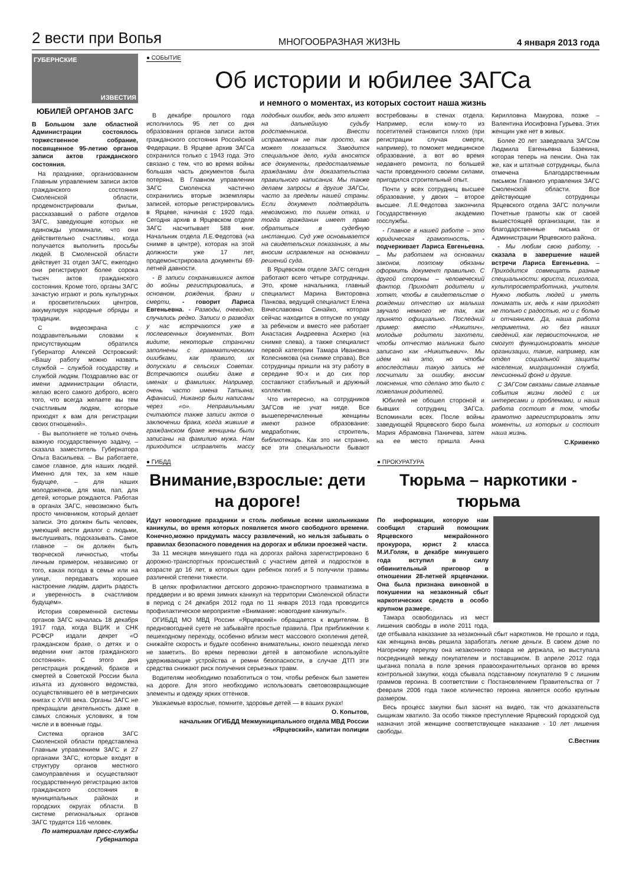2 вести при Вопья МНОГООБРАЗНАЯ ЖИЗНЬ 4 января 2013 года
ГУБЕРНСКИЕ
ИЗВЕСТИЯ
ЮБИЛЕЙ ОРГАНОВ ЗАГС
В Большом зале областной Администрации состоялось торжественное собрание, посвященное 95-летию органов записи актов гражданского состояния.
На празднике, организованном Главным управлением записи актов гражданского состояния Смоленской области, продемонстрировали фильм, рассказавший о работе отделов ЗАГС, заведующие которых не единожды упоминали, что они действительно счастливы, когда получается выполнить просьбы людей. В Смоленской области действует 31 отдел ЗАГС, ежегодно они регистрируют более сорока тысяч актов гражданского состояния. Кроме того, органы ЗАГС зачастую играют и роль культурных и просветительских центров, аккумулируя народные обряды и традиции.
С видеоэкрана с поздравительными словами к присутствующим обратился Губернатор Алексей Островский: «Вашу работу можно назвать службой – службой государству и службой людям. Поздравляю вас от имени администрации области, желаю всего самого доброго, всего того, что всегда желаете вы тем счастливым людям, которые приходят к вам для регистрации своих отношений».
- Вы выполняете не только очень важную государственную задачу, – сказала заместитель Губернатора Ольга Васильева. – Вы работаете, самое главное, для наших людей. Именно для тех, за кем наше будущее, – для наших молодоженов, для мам, пап, для детей, которые рождаются. Работая в органах ЗАГС, невозможно быть просто чиновником, который делает записи. Это должен быть человек, умеющий вести диалог с людьми, выслушивать, подсказывать. Самое главное – он должен быть творческой личностью, чтобы личным примером, независимо от того, какая погода в семье или на улице, передавать хорошее настроение людям, дарить радость и уверенность в счастливом будущем».
История современной системы органов ЗАГС началась 18 декабря 1917 года, когда ВЦИК и СНК РСФСР издали декрет «О гражданском браке, о детях и о ведении книг актов гражданского состояния». С этого дня регистрация рождений, браков и смертей в Советской России была изъята из духовного ведомства, осуществлявшего её в метрических книгах с XVIII века. Органы ЗАГС не прекращали деятельность даже в самых сложных условиях, в том числе и в военные годы.
Система органов ЗАГС Смоленской области представлена Главным управлением ЗАГС и 27 органами ЗАГС, которые входят в структуру органов местного самоуправления и осуществляют государственную регистрацию актов гражданского состояния в муниципальных районах и городских округах области. В системе региональных органов ЗАГС трудятся 116 человек.
По материалам пресс-службы Губернатора
● СОБЫТИЕ
Об истории и юбилее ЗАГСа
и немного о моментах, из которых состоит наша жизнь
В декабре прошлого года исполнилось 95 лет со дня образования органов записи актов гражданского состояния Российской Федерации. В Ярцеве архив ЗАГСа сохранился только с 1943 года. Это связано с тем, что во время войны большая часть документов была потеряна. В Главном управлении ЗАГС Смоленска частично сохранились вторые экземпляры записей, которые регистрировались в Ярцеве, начиная с 1920 года. Сегодня архив в Ярцевском отделе ЗАГС насчитывает 588 книг. Начальник отдела Л.Е.Федотова (на снимке в центре), которая на этой должности уже 17 лет, продемонстрировала документы 69-летней давности.
- В записи сохранившихся актов до войны регистрировались, в основном, рождения, браки и смерти, - говорит Лариса Евгеньевна. - Разводы, очевидно, случались редко. Записи о разводах у нас встречаются уже в послевоенных документах. Вот видите, некоторые странички заполнены с грамматическими ошибками, как правило, их допускали в сельских Советах. Встречаются ошибки даже в именах и фамилиях. Например, очень часто имена Татьяна, Афанасий, Никанор были написаны через «о». Неправильными считаются также записи актов о заключении брака, когда жившие в гражданском браке женщины были записаны на фамилию мужа. Нам приходится исправлять массу подобных ошибок, ведь это влияет на дальнейшую судьбу родственников. Внести исправления не так просто, как может показаться. Заводится специальное дело, куда вносятся все документы, предоставляемые гражданами для доказательства правильного написания. Мы также делаем запросы в другие ЗАГСы, часто за пределы нашей страны. Если документ подтвердить невозможно, то пишем отказ, и тогда гражданин имеет право обратиться в судебную инстанцию. Суд уже основывается на свидетельских показаниях, а мы вносим исправления на основании решений суда.
В Ярцевском отделе ЗАГС сегодня работают всего четыре сотрудницы. Это, кроме начальника, главный специалист Марина Викторовна Панкова, ведущий специалист Елена Вячеславовна Синайко, которая сейчас находится в отпуске по уходу за ребенком и вместо нее работает Анастасия Андреевна Аскерко (на снимке слева), а также специалист первой категории Тамара Ивановна Колесникова (на снимке справа). Все сотрудницы пришли на эту работу в середине 90-х и до сих пор составляют стабильный и дружный коллектив.
Что интересно, на сотрудников ЗАГСов не учат нигде. Все вышеперечисленные женщины имеют разное образование: медработник, строитель, библиотекарь. Как это ни странно, все эти специальности бывают востребованы в стенах отдела. Например, если кому-то из посетителей становится плохо (при регистрации случая смерти, например), то поможет медицинское образование, а вот во время недавнего ремонта, по большей части проведенного своими силами, пригодился строительный опыт.
Почти у всех сотрудниц высшее образование, у двоих – второе высшее. Л.Е.Федотова закончила Государственную академию госслужбы.
- Главное в нашей работе – это юридическая грамотность, - подчеркивает Лариса Евгеньевна. – Мы работаем на основании законов, поэтому обязаны оформить документ правильно. С другой стороны – человеческий фактор. Приходят родители и хотят, чтобы в свидетельстве о рождении отчество их малыша звучало немного не так, как принято официально. Последний пример: вместо «Никитич», молодые родители захотели, чтобы отчество мальчика было записано как «Никитьевич». Мы идем на это, но чтобы впоследствии такую запись не посчитали за ошибку, вносим пояснения, что сделано это было с пожелания родителей.
Юбилей не обошел стороной и бывших сотрудниц ЗАГСа. Вспоминали всех. После войны заведующей Ярцевского бюро была Мария Абрамовна Паничева, затем на ее место пришла Анна Кирилловна Макурова, позже – Валентина Иосифовна Гурьева. Этих женщин уже нет в живых.
Более 20 лет заведовала ЗАГСом Людмила Евгеньевна Базекина, которая теперь на пенсии. Она так же, как и штатные сотрудницы, была отмечена Благодарственным письмом Главного управления ЗАГС Смоленской области. Все действующие сотрудницы Ярцевского отдела ЗАГС получили Почетные грамоты как от своей вышестоящей организации, так и благодарственные письма от Администрации Ярцевского района.
- Мы любим свою работу, - сказала в завершение нашей встречи Лариса Евгеньевна. – Приходится совмещать разные специальности: юриста, психолога, культпросветработника, учителя. Нужно любить людей и уметь понимать их, ведь к нам приходят не только с радостью, но и с болью и отчаянием. Да, наша работа неприметна, но без наших сведений, как первоисточников, не смогут функционировать многие организации, такие, например, как отдел социальной защиты населения, миграционная служба, пенсионный фонд и другие.
С ЗАГСом связаны самые главные события жизни людей с их интересами и проблемами, и наша работа состоит в том, чтобы грамотно зарегистрировать эти моменты, из которых и состоит наша жизнь.
С.Кривенко
● ГИБДД
Внимание,взрослые: дети на дороге!
Идут новогодние праздники и столь любимые всеми школьниками каникулы, во время которых появляется много свободного времени. Конечно,можно придумать массу развлечений, но нельзя забывать о правилах безопасного поведения на дорогах и вблизи проезжей части.
За 11 месяцев минувшего года на дорогах района зарегистрировано 6 дорожно-транспортных происшествий с участием детей и подростков в возрасте до 16 лет, в которых один ребенок погиб и 5 получили травмы различной степени тяжести.
В целях профилактики детского дорожно-транспортного травматизма в преддверии и во время зимних каникул на территории Смоленской области в период с 24 декабря 2012 года по 11 января 2013 года проводится профилактическое мероприятие «Внимание: новогодние каникулы!».
ОГИБДД МО МВД России «Ярцевский» обращается к водителям. В предновогодней суете не забывайте простые правила. При приближении к пешеходному переходу, особенно вблизи мест массового скопления детей, снижайте скорость и будьте особенно внимательны, юного пешехода легко не заметить. Во время перевозки детей в автомобиле используйте удерживающие устройства и ремни безопасности, в случае ДТП эти средства снижают риск получения серьезных травм.
Водителям необходимо позаботиться о том, чтобы ребенок был заметен на дороге. Для этого необходимо использовать световозвращающие элементы и одежду ярких оттенков.
Уважаемые взрослые, помните, здоровье детей — в ваших руках!
О. Копытов,
начальник ОГИБДД Межмуниципального отдела МВД России «Ярцевский», капитан полиции
● ПРОКУРАТУРА
Тюрьма – наркотики - тюрьма
По информации, которую нам сообщил старший помощник Ярцевского межрайонного прокурора, юрист 2 класса М.И.Голяк, в декабре минувшего года вступил в силу обвинительный приговор в отношении 28-летней ярцевчанки. Она была признана виновной в покушении на незаконный сбыт наркотических средств в особо крупном размере.
Тамара освободилась из мест лишения свободы в июле 2011 года, где отбывала наказание за незаконный сбыт наркотиков. Не прошло и года, как женщина вновь решила заработать легкие деньги. В своем доме по Нагорному переулку она незаконного товара не держала, но выступала посредницей между покупателем и поставщиком. В апреле 2012 года цыганка попала в поле зрения правоохранительных органов во время контрольной закупки, когда сбывала подставному покупателю 9 с лишним граммов героина. В соответствии с Постановлением Правительства от 7 февраля 2006 года такое количество героина является особо крупным размером.
Весь процесс закупки был заснят на видео, так что доказательств сыщикам хватило. За особо тяжкое преступление Ярцевский городской суд назначил этой женщине соответствующее наказание - 10 лет лишения свободы.
С.Вестник